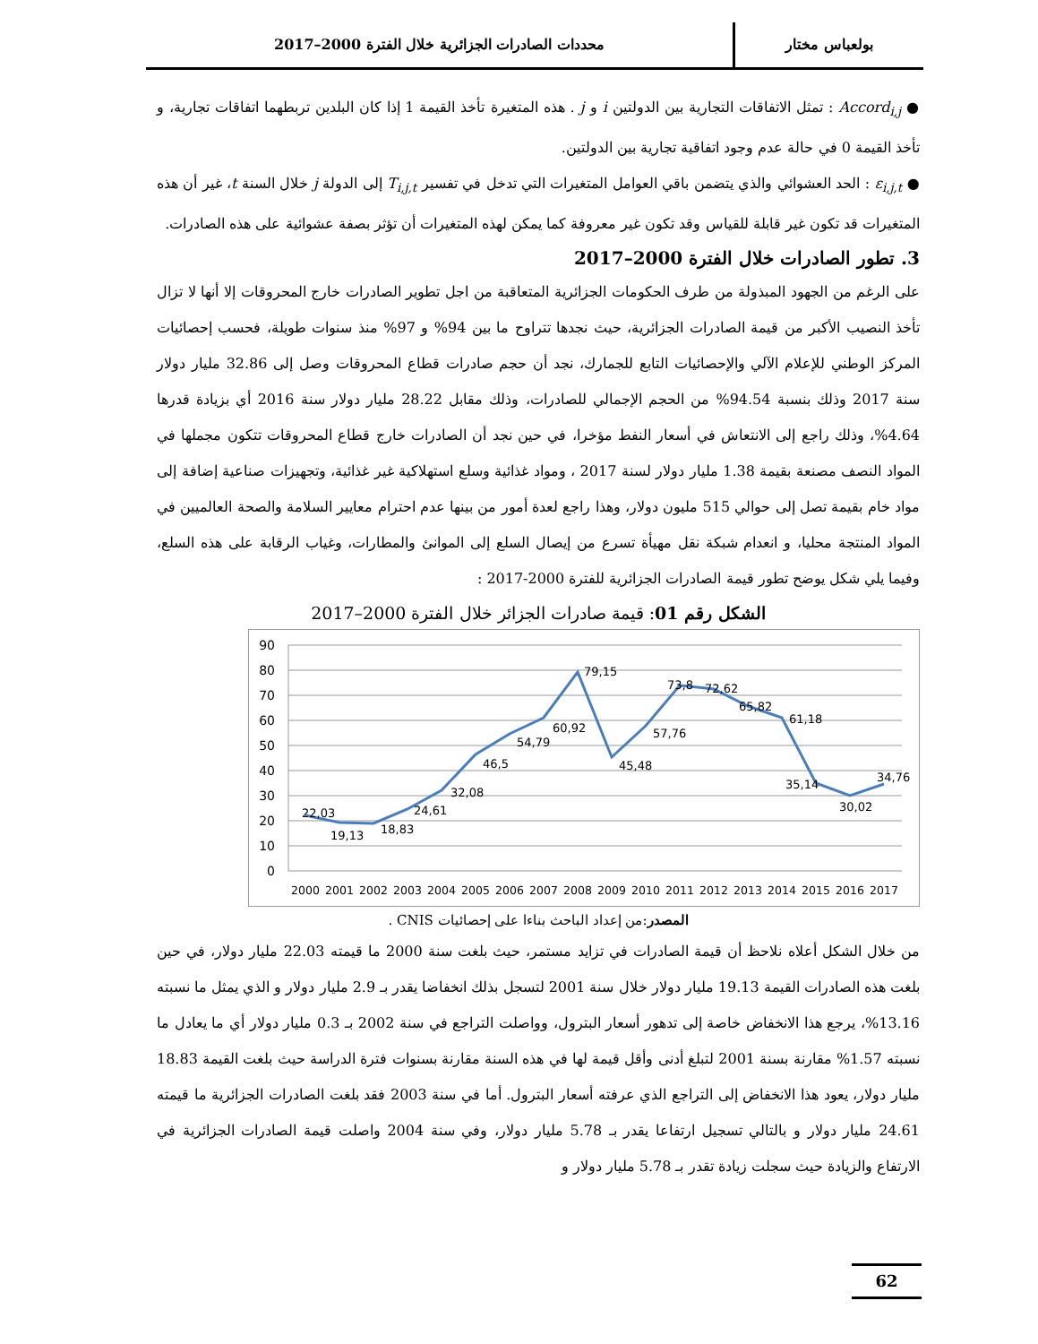بولعباس مختار محددات الصادرات الجزائرية خلال الفترة 2000–2017
● Accord<sub>i,j</sub> : تمثل الاتفاقات التجارية بين الدولتين i و j . هذه المتغيرة تأخذ القيمة 1 إذا كان البلدين تربطهما اتفاقات تجارية، و تأخذ القيمة 0 في حالة عدم وجود اتفاقية تجارية بين الدولتين.
● ε<sub>i,j,t</sub> : الحد العشوائي والذي يتضمن باقي العوامل المتغيرات التي تدخل في تفسير T<sub>i,j,t</sub> إلى الدولة j خلال السنة t، غير أن هذه المتغيرات قد تكون غير قابلة للقياس وقد تكون غير معروفة كما يمكن لهذه المتغيرات أن تؤثر بصفة عشوائية على هذه الصادرات.
3. تطور الصادرات خلال الفترة 2000–2017
على الرغم من الجهود المبذولة من طرف الحكومات الجزائرية المتعاقبة من اجل تطوير الصادرات خارج المحروقات إلا أنها لا تزال تأخذ النصيب الأكبر من قيمة الصادرات الجزائرية، حيث نجدها تتراوح ما بين 94% و 97% منذ سنوات طويلة، فحسب إحصائيات المركز الوطني للإعلام الآلي والإحصائيات التابع للجمارك، نجد أن حجم صادرات قطاع المحروقات وصل إلى 32.86 مليار دولار سنة 2017 وذلك بنسبة 94.54% من الحجم الإجمالي للصادرات، وذلك مقابل 28.22 مليار دولار سنة 2016 أي بزيادة قدرها 4.64%، وذلك راجع إلى الانتعاش في أسعار النفط مؤخرا، في حين نجد أن الصادرات خارج قطاع المحروقات تتكون مجملها في المواد النصف مصنعة بقيمة 1.38 مليار دولار لسنة 2017 ، ومواد غذائية وسلع استهلاكية غير غذائية، وتجهيزات صناعية إضافة إلى مواد خام بقيمة تصل إلى حوالي 515 مليون دولار، وهذا راجع لعدة أمور من بينها عدم احترام معايير السلامة والصحة العالميين في المواد المنتجة محليا، و انعدام شبكة نقل مهيأة تسرع من إيصال السلع إلى الموانئ والمطارات، وغياب الرقابة على هذه السلع، وفيما يلي شكل يوضح تطور قيمة الصادرات الجزائرية للفترة 2000-2017 :
الشكل رقم 01: قيمة صادرات الجزائر خلال الفترة 2000–2017
90
80
70
60
50
40
30
20
10
0
22,03
19,13
18,83
24,61
32,08
46,5
54,79
60,92
79,15
45,48
57,76
73,8
72,62
65,82
61,18
35,14
30,02
34,76
2000
2001
2002
2003
2004
2005
2006
2007
2008
2009
2010
2011
2012
2013
2014
2015
2016
2017
المصدر:من إعداد الباحث بناءا على إحصائيات CNIS .
من خلال الشكل أعلاه نلاحظ أن قيمة الصادرات في تزايد مستمر، حيث بلغت سنة 2000 ما قيمته 22.03 مليار دولار، في حين بلغت هذه الصادرات القيمة 19.13 مليار دولار خلال سنة 2001 لتسجل بذلك انخفاضا يقدر بـ 2.9 مليار دولار و الذي يمثل ما نسبته 13.16%، يرجع هذا الانخفاض خاصة إلى تدهور أسعار البترول، وواصلت التراجع في سنة 2002 بـ 0.3 مليار دولار أي ما يعادل ما نسبته 1.57% مقارنة بسنة 2001 لتبلغ أدنى وأقل قيمة لها في هذه السنة مقارنة بسنوات فترة الدراسة حيث بلغت القيمة 18.83 مليار دولار، يعود هذا الانخفاض إلى التراجع الذي عرفته أسعار البترول. أما في سنة 2003 فقد بلغت الصادرات الجزائرية ما قيمته 24.61 مليار دولار و بالتالي تسجيل ارتفاعا يقدر بـ 5.78 مليار دولار، وفي سنة 2004 واصلت قيمة الصادرات الجزائرية في الارتفاع والزيادة حيث سجلت زيادة تقدر بـ 5.78 مليار دولار و
62